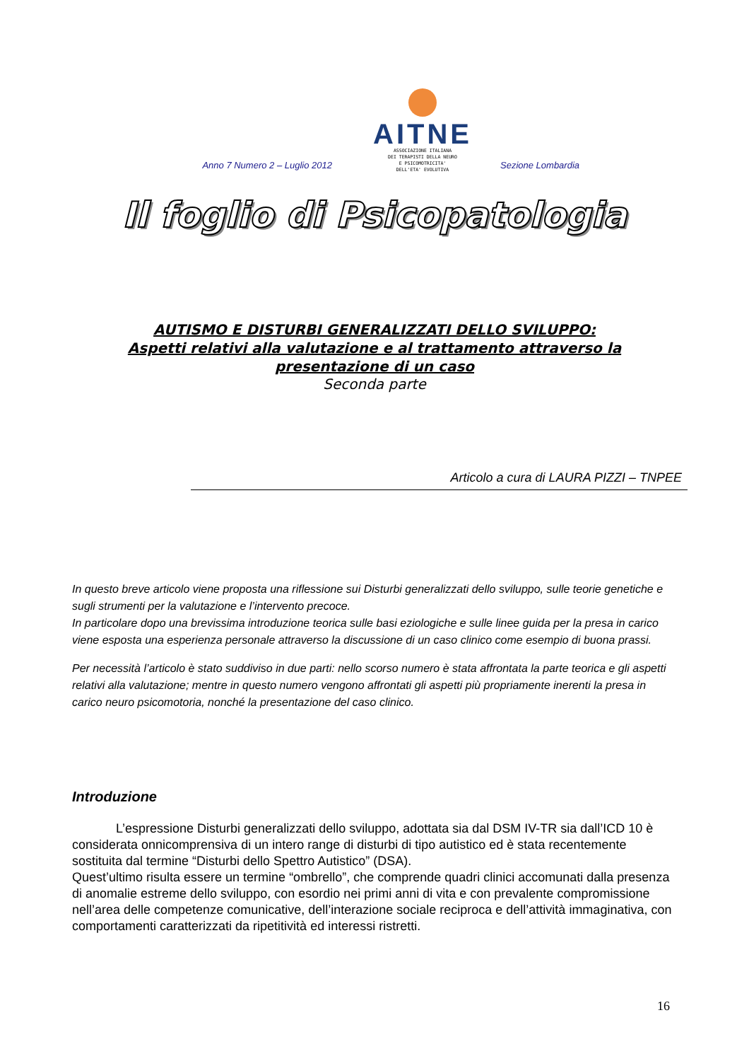Anno 7 Numero 2 – Luglio 2012
AITNE
ASSOCIAZIONE ITALIANA
DEI TERAPISTI DELLA NEURO
E PSICOMOTRICITA'
DELL'ETA' EVOLUTIVA
Sezione Lombardia
Il foglio di Psicopatologia
AUTISMO E DISTURBI GENERALIZZATI DELLO SVILUPPO:
Aspetti relativi alla valutazione e al trattamento attraverso la presentazione di un caso
Seconda parte
Articolo a cura di LAURA PIZZI – TNPEE
In questo breve articolo viene proposta una riflessione sui Disturbi generalizzati dello sviluppo, sulle teorie genetiche e sugli strumenti per la valutazione e l’intervento precoce.
In particolare dopo una brevissima introduzione teorica sulle basi eziologiche e sulle linee guida per la presa in carico viene esposta una esperienza personale attraverso la discussione di un caso clinico come esempio di buona prassi.
Per necessità l’articolo è stato suddiviso in due parti: nello scorso numero è stata affrontata la parte teorica e gli aspetti relativi alla valutazione; mentre in questo numero vengono affrontati gli aspetti più propriamente inerenti la presa in carico neuro psicomotoria, nonché la presentazione del caso clinico.
Introduzione
L’espressione Disturbi generalizzati dello sviluppo, adottata sia dal DSM IV-TR sia dall’ICD 10 è considerata onnicomprensiva di un intero range di disturbi di tipo autistico ed è stata recentemente sostituita dal termine “Disturbi dello Spettro Autistico” (DSA).
Quest’ultimo risulta essere un termine “ombrello”, che comprende quadri clinici accomunati dalla presenza di anomalie estreme dello sviluppo, con esordio nei primi anni di vita e con prevalente compromissione nell’area delle competenze comunicative, dell’interazione sociale reciproca e dell’attività immaginativa, con comportamenti caratterizzati da ripetitività ed interessi ristretti.
16